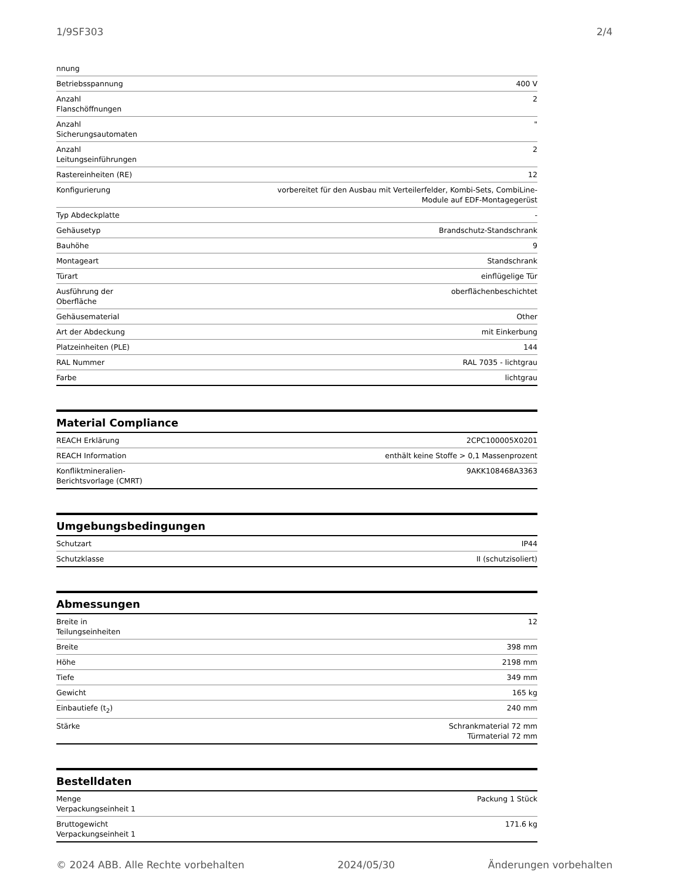1/9SF303 2/4
| nnung | |
| Betriebsspannung | 400 V |
| Anzahl Flanschöffnungen | 2 |
| Anzahl Sicherungsautomaten | " |
| Anzahl Leitungseinführungen | 2 |
| Rastereinheiten (RE) | 12 |
| Konfigurierung | vorbereitet für den Ausbau mit Verteilerfelder, Kombi-Sets, CombiLine- Module auf EDF-Montagegerüst |
| Typ Abdeckplatte | - |
| Gehäusetyp | Brandschutz-Standschrank |
| Bauhöhe | 9 |
| Montageart | Standschrank |
| Türart | einflügelige Tür |
| Ausführung der Oberfläche | oberflächenbeschichtet |
| Gehäusematerial | Other |
| Art der Abdeckung | mit Einkerbung |
| Platzeinheiten (PLE) | 144 |
| RAL Nummer | RAL 7035 - lichtgrau |
| Farbe | lichtgrau |
Material Compliance
| REACH Erklärung | 2CPC100005X0201 |
| REACH Information | enthält keine Stoffe > 0,1 Massenprozent |
| Konfliktmineralien- Berichtsvorlage (CMRT) | 9AKK108468A3363 |
Umgebungsbedingungen
| Schutzart | IP44 |
| Schutzklasse | II (schutzisoliert) |
Abmessungen
| Breite in Teilungseinheiten | 12 |
| Breite | 398 mm |
| Höhe | 2198 mm |
| Tiefe | 349 mm |
| Gewicht | 165 kg |
| Einbautiefe (t<sub>2</sub>) | 240 mm |
| Stärke | Schrankmaterial 72 mm Türmaterial 72 mm |
Bestelldaten
| Menge Verpackungseinheit 1 | Packung 1 Stück |
| Bruttogewicht Verpackungseinheit 1 | 171.6 kg |
© 2024 ABB. Alle Rechte vorbehalten 2024/05/30 Änderungen vorbehalten